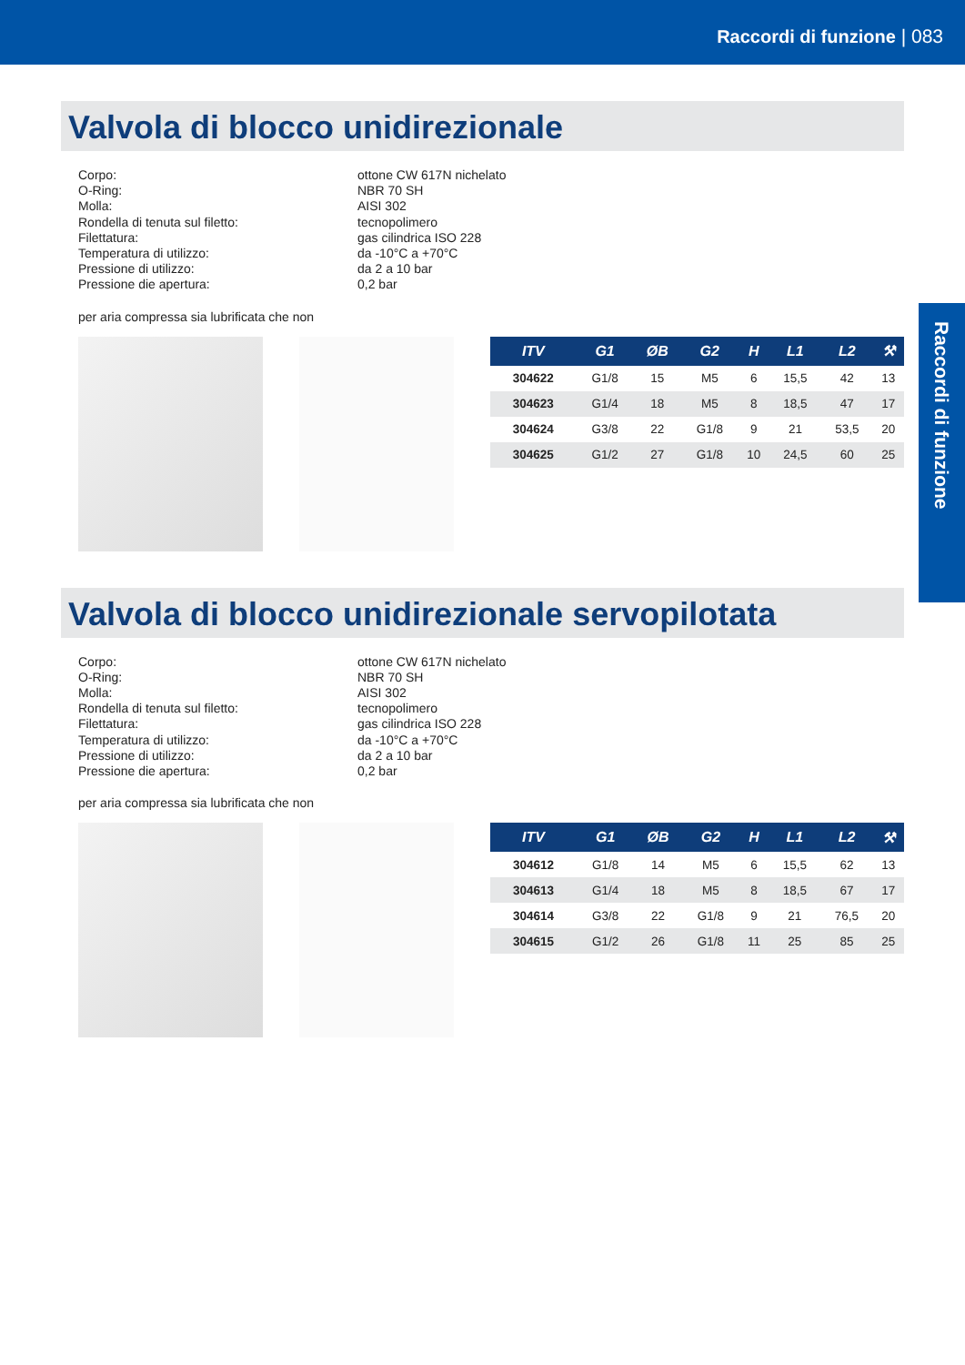Raccordi di funzione | 083
Raccordi di funzione
Valvola di blocco unidirezionale
Corpo:
ottone CW 617N nichelato
O-Ring:
NBR 70 SH
Molla:
AISI 302
Rondella di tenuta sul filetto:
tecnopolimero
Filettatura:
gas cilindrica ISO 228
Temperatura di utilizzo:
da -10°C a +70°C
Pressione di utilizzo:
da 2 a 10 bar
Pressione die apertura:
0,2 bar
per aria compressa sia lubrificata che non
| ITV | G1 | ØB | G2 | H | L1 | L2 | ⚒ |
| --- | --- | --- | --- | --- | --- | --- | --- |
| 304622 | G1/8 | 15 | M5 | 6 | 15,5 | 42 | 13 |
| 304623 | G1/4 | 18 | M5 | 8 | 18,5 | 47 | 17 |
| 304624 | G3/8 | 22 | G1/8 | 9 | 21 | 53,5 | 20 |
| 304625 | G1/2 | 27 | G1/8 | 10 | 24,5 | 60 | 25 |
Valvola di blocco unidirezionale servopilotata
Corpo:
ottone CW 617N nichelato
O-Ring:
NBR 70 SH
Molla:
AISI 302
Rondella di tenuta sul filetto:
tecnopolimero
Filettatura:
gas cilindrica ISO 228
Temperatura di utilizzo:
da -10°C a +70°C
Pressione di utilizzo:
da 2 a 10 bar
Pressione die apertura:
0,2 bar
per aria compressa sia lubrificata che non
| ITV | G1 | ØB | G2 | H | L1 | L2 | ⚒ |
| --- | --- | --- | --- | --- | --- | --- | --- |
| 304612 | G1/8 | 14 | M5 | 6 | 15,5 | 62 | 13 |
| 304613 | G1/4 | 18 | M5 | 8 | 18,5 | 67 | 17 |
| 304614 | G3/8 | 22 | G1/8 | 9 | 21 | 76,5 | 20 |
| 304615 | G1/2 | 26 | G1/8 | 11 | 25 | 85 | 25 |